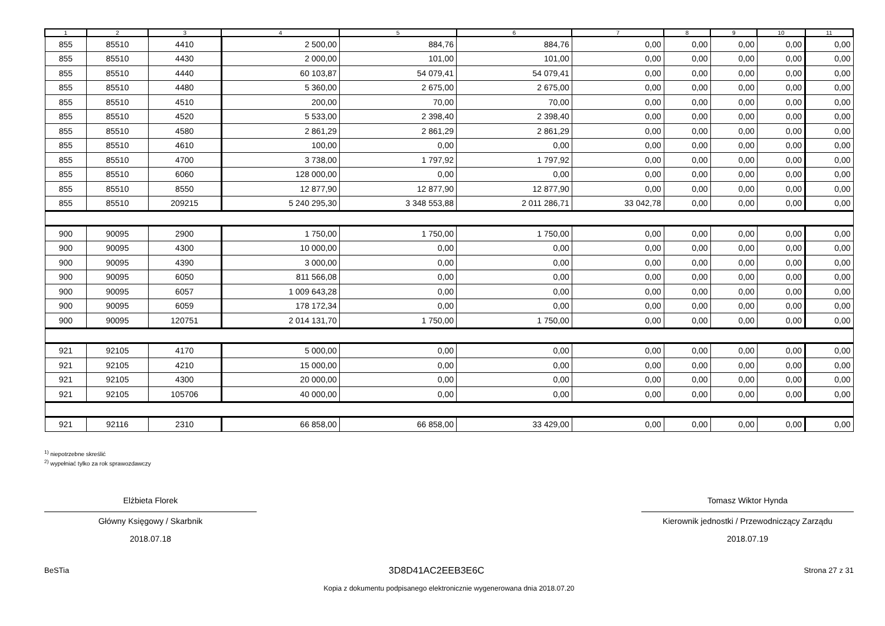| 1 | 2 | 3 | 4 | 5 | 6 | 7 | 8 | 9 | 10 | 11 |
| --- | --- | --- | --- | --- | --- | --- | --- | --- | --- | --- |
| 855 | 85510 | 4410 | 2 500,00 | 884,76 | 884,76 | 0,00 | 0,00 | 0,00 | 0,00 | 0,00 |
| 855 | 85510 | 4430 | 2 000,00 | 101,00 | 101,00 | 0,00 | 0,00 | 0,00 | 0,00 | 0,00 |
| 855 | 85510 | 4440 | 60 103,87 | 54 079,41 | 54 079,41 | 0,00 | 0,00 | 0,00 | 0,00 | 0,00 |
| 855 | 85510 | 4480 | 5 360,00 | 2 675,00 | 2 675,00 | 0,00 | 0,00 | 0,00 | 0,00 | 0,00 |
| 855 | 85510 | 4510 | 200,00 | 70,00 | 70,00 | 0,00 | 0,00 | 0,00 | 0,00 | 0,00 |
| 855 | 85510 | 4520 | 5 533,00 | 2 398,40 | 2 398,40 | 0,00 | 0,00 | 0,00 | 0,00 | 0,00 |
| 855 | 85510 | 4580 | 2 861,29 | 2 861,29 | 2 861,29 | 0,00 | 0,00 | 0,00 | 0,00 | 0,00 |
| 855 | 85510 | 4610 | 100,00 | 0,00 | 0,00 | 0,00 | 0,00 | 0,00 | 0,00 | 0,00 |
| 855 | 85510 | 4700 | 3 738,00 | 1 797,92 | 1 797,92 | 0,00 | 0,00 | 0,00 | 0,00 | 0,00 |
| 855 | 85510 | 6060 | 128 000,00 | 0,00 | 0,00 | 0,00 | 0,00 | 0,00 | 0,00 | 0,00 |
| 855 | 85510 | 8550 | 12 877,90 | 12 877,90 | 12 877,90 | 0,00 | 0,00 | 0,00 | 0,00 | 0,00 |
| 855 | 85510 | 209215 | 5 240 295,30 | 3 348 553,88 | 2 011 286,71 | 33 042,78 | 0,00 | 0,00 | 0,00 | 0,00 |
| 900 | 90095 | 2900 | 1 750,00 | 1 750,00 | 1 750,00 | 0,00 | 0,00 | 0,00 | 0,00 | 0,00 |
| 900 | 90095 | 4300 | 10 000,00 | 0,00 | 0,00 | 0,00 | 0,00 | 0,00 | 0,00 | 0,00 |
| 900 | 90095 | 4390 | 3 000,00 | 0,00 | 0,00 | 0,00 | 0,00 | 0,00 | 0,00 | 0,00 |
| 900 | 90095 | 6050 | 811 566,08 | 0,00 | 0,00 | 0,00 | 0,00 | 0,00 | 0,00 | 0,00 |
| 900 | 90095 | 6057 | 1 009 643,28 | 0,00 | 0,00 | 0,00 | 0,00 | 0,00 | 0,00 | 0,00 |
| 900 | 90095 | 6059 | 178 172,34 | 0,00 | 0,00 | 0,00 | 0,00 | 0,00 | 0,00 | 0,00 |
| 900 | 90095 | 120751 | 2 014 131,70 | 1 750,00 | 1 750,00 | 0,00 | 0,00 | 0,00 | 0,00 | 0,00 |
| 921 | 92105 | 4170 | 5 000,00 | 0,00 | 0,00 | 0,00 | 0,00 | 0,00 | 0,00 | 0,00 |
| 921 | 92105 | 4210 | 15 000,00 | 0,00 | 0,00 | 0,00 | 0,00 | 0,00 | 0,00 | 0,00 |
| 921 | 92105 | 4300 | 20 000,00 | 0,00 | 0,00 | 0,00 | 0,00 | 0,00 | 0,00 | 0,00 |
| 921 | 92105 | 105706 | 40 000,00 | 0,00 | 0,00 | 0,00 | 0,00 | 0,00 | 0,00 | 0,00 |
| 921 | 92116 | 2310 | 66 858,00 | 66 858,00 | 33 429,00 | 0,00 | 0,00 | 0,00 | 0,00 | 0,00 |
<sup>1)</sup> niepotrzebne skreślić
<sup>2)</sup> wypełniać tylko za rok sprawozdawczy
Elżbieta Florek
Główny Księgowy / Skarbnik
2018.07.18
Tomasz Wiktor Hynda
Kierownik jednostki / Przewodniczący Zarządu
2018.07.19
BeSTia 3D8D41AC2EEB3E6C Strona 27 z 31
Kopia z dokumentu podpisanego elektronicznie wygenerowana dnia 2018.07.20